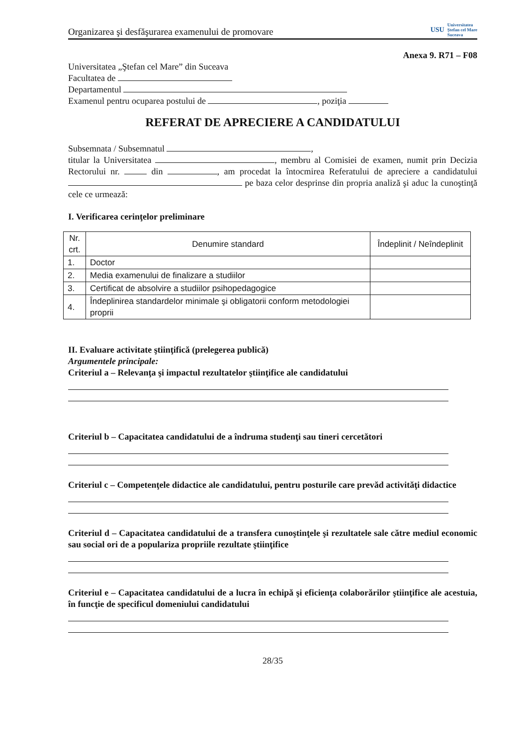Organizarea şi desfăşurarea examenului de promovare USU Universitatea
Ştefan cel Mare
Suceava
Anexa 9. R71 – F08
Universitatea „Ştefan cel Mare” din Suceava
Facultatea de
Departamentul
Examenul pentru ocuparea postului de , poziţia
REFERAT DE APRECIERE A CANDIDATULUI
Subsemnata / Subsemnatul ,
titular la Universitatea , membru al Comisiei de examen, numit prin Decizia Rectorului nr. din , am procedat la întocmirea Referatului de apreciere a candidatului pe baza celor desprinse din propria analiză şi aduc la cunoştinţă cele ce urmează:
I. Verificarea cerinţelor preliminare
| Nr. crt. | Denumire standard | Îndeplinit / Neîndeplinit |
| --- | --- | --- |
| 1. | Doctor | |
| 2. | Media examenului de finalizare a studiilor | |
| 3. | Certificat de absolvire a studiilor psihopedagogice | |
| 4. | Îndeplinirea standardelor minimale şi obligatorii conform metodologiei proprii | |
II. Evaluare activitate ştiinţifică (prelegerea publică)
Argumentele principale:
Criteriul a – Relevanţa şi impactul rezultatelor ştiinţifice ale candidatului
Criteriul b – Capacitatea candidatului de a îndruma studenţi sau tineri cercetători
Criteriul c – Competenţele didactice ale candidatului, pentru posturile care prevăd activităţi didactice
Criteriul d – Capacitatea candidatului de a transfera cunoştinţele şi rezultatele sale către mediul economic sau social ori de a populariza propriile rezultate ştiinţifice
Criteriul e – Capacitatea candidatului de a lucra în echipă şi eficienţa colaborărilor ştiinţifice ale acestuia, în funcţie de specificul domeniului candidatului
28/35